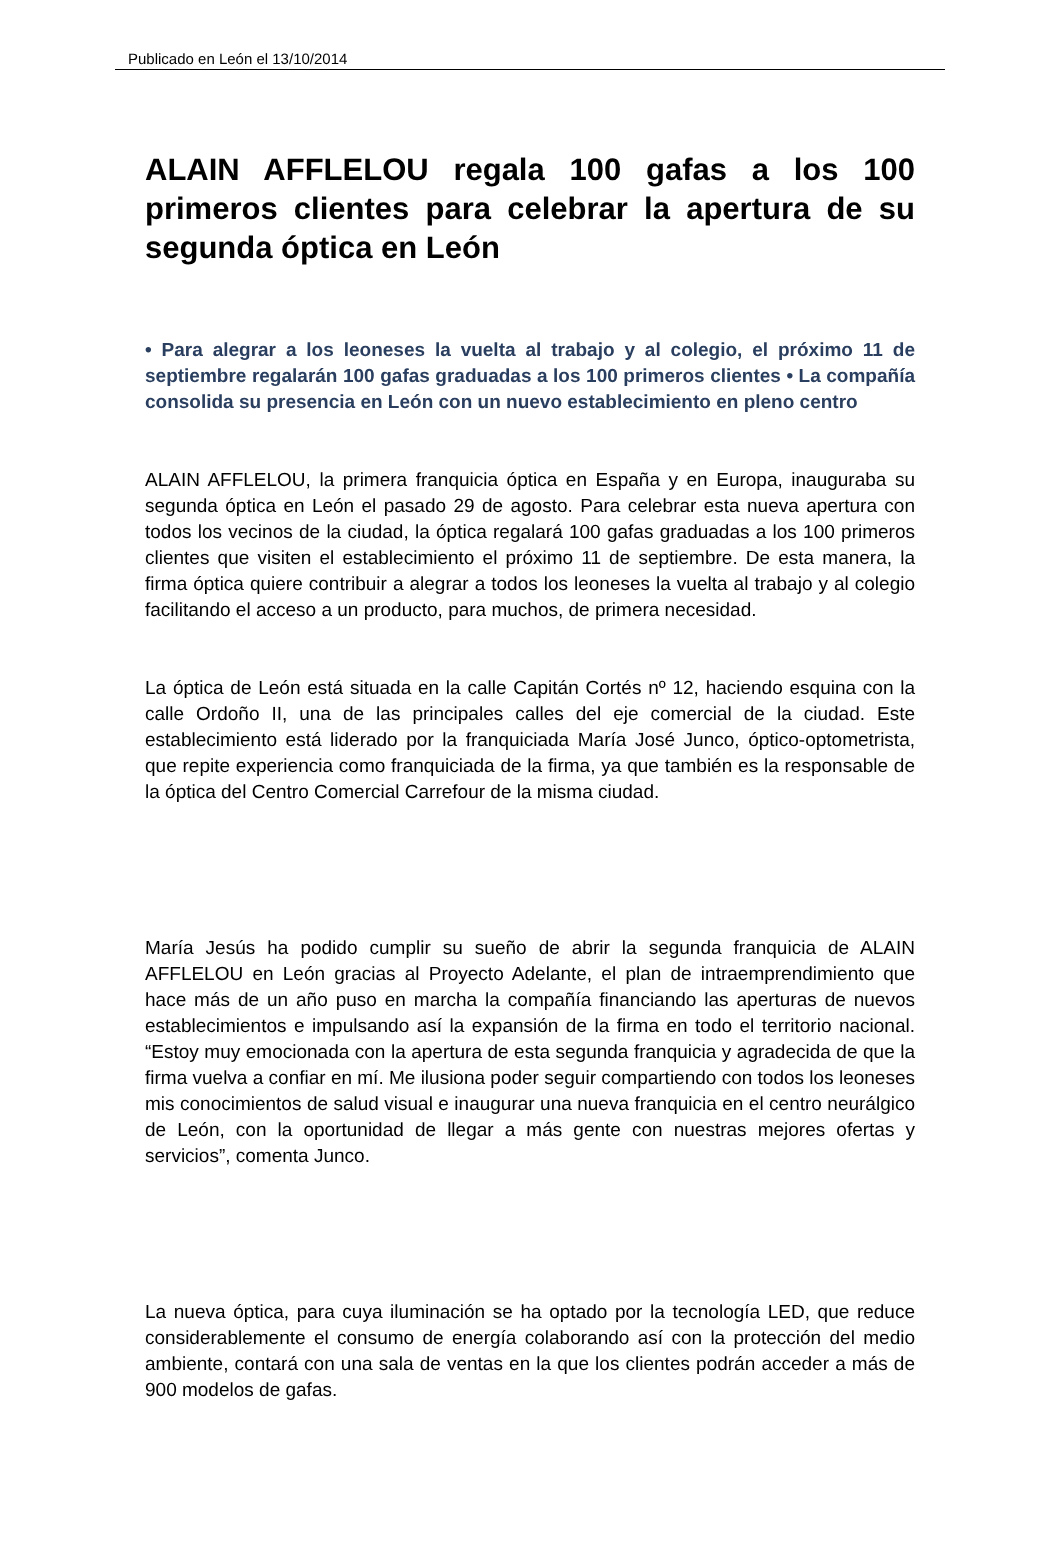Publicado en León el 13/10/2014
ALAIN AFFLELOU regala 100 gafas a los 100 primeros clientes para celebrar la apertura de su segunda óptica en León
• Para alegrar a los leoneses la vuelta al trabajo y al colegio, el próximo 11 de septiembre regalarán 100 gafas graduadas a los 100 primeros clientes • La compañía consolida su presencia en León con un nuevo establecimiento en pleno centro
ALAIN AFFLELOU, la primera franquicia óptica en España y en Europa, inauguraba su segunda óptica en León el pasado 29 de agosto. Para celebrar esta nueva apertura con todos los vecinos de la ciudad, la óptica regalará 100 gafas graduadas a los 100 primeros clientes que visiten el establecimiento el próximo 11 de septiembre. De esta manera, la firma óptica quiere contribuir a alegrar a todos los leoneses la vuelta al trabajo y al colegio facilitando el acceso a un producto, para muchos, de primera necesidad.
La óptica de León está situada en la calle Capitán Cortés nº 12, haciendo esquina con la calle Ordoño II, una de las principales calles del eje comercial de la ciudad. Este establecimiento está liderado por la franquiciada María José Junco, óptico-optometrista, que repite experiencia como franquiciada de la firma, ya que también es la responsable de la óptica del Centro Comercial Carrefour de la misma ciudad.
María Jesús ha podido cumplir su sueño de abrir la segunda franquicia de ALAIN AFFLELOU en León gracias al Proyecto Adelante, el plan de intraemprendimiento que hace más de un año puso en marcha la compañía financiando las aperturas de nuevos establecimientos e impulsando así la expansión de la firma en todo el territorio nacional. “Estoy muy emocionada con la apertura de esta segunda franquicia y agradecida de que la firma vuelva a confiar en mí. Me ilusiona poder seguir compartiendo con todos los leoneses mis conocimientos de salud visual e inaugurar una nueva franquicia en el centro neurálgico de León, con la oportunidad de llegar a más gente con nuestras mejores ofertas y servicios”, comenta Junco.
La nueva óptica, para cuya iluminación se ha optado por la tecnología LED, que reduce considerablemente el consumo de energía colaborando así con la protección del medio ambiente, contará con una sala de ventas en la que los clientes podrán acceder a más de 900 modelos de gafas.